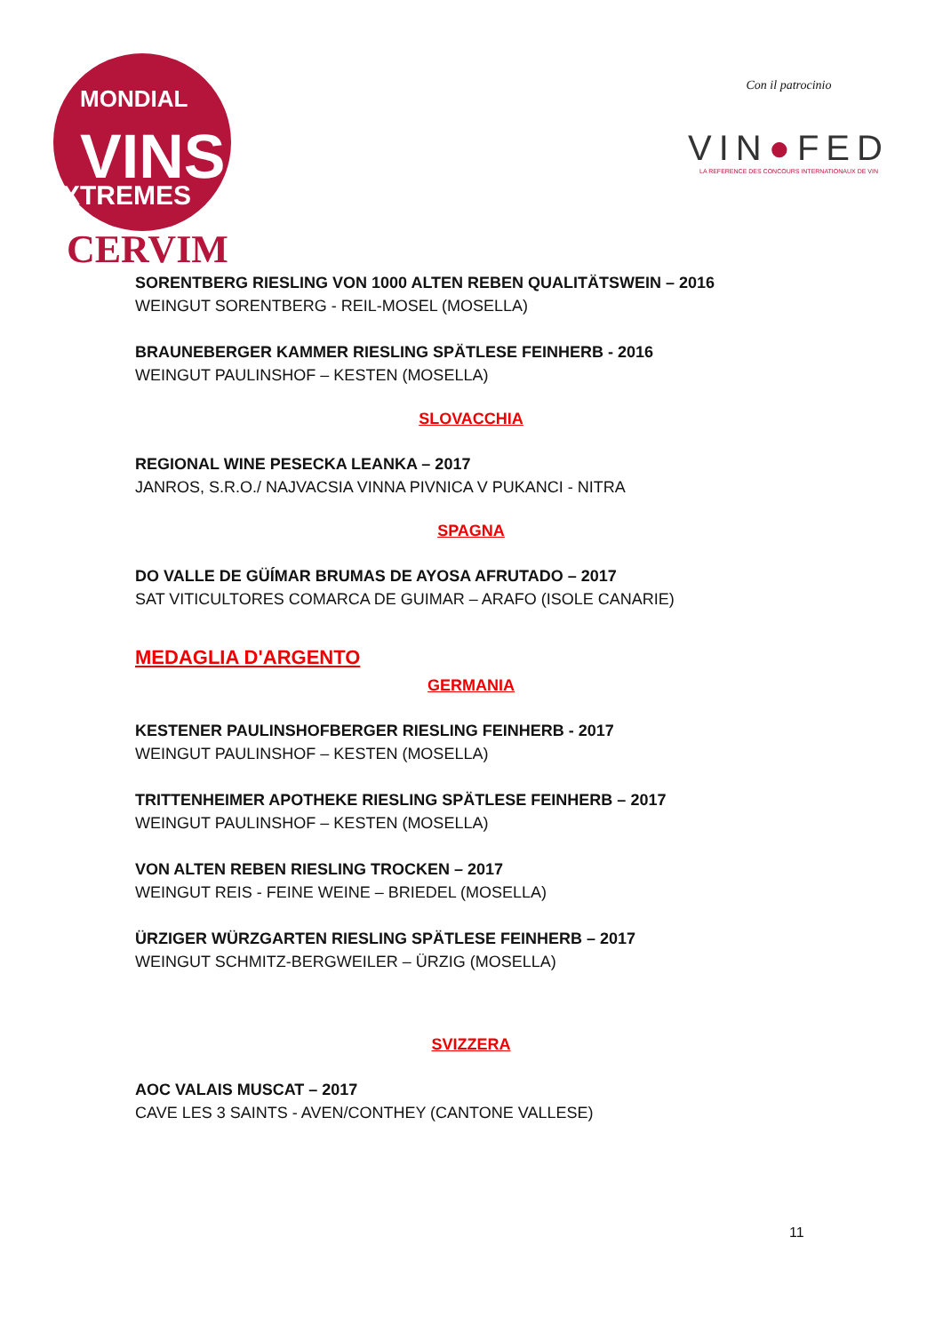MONDIAL
VINS
EXTREMES
CERVIM
Con il patrocinio
VIN●FED
LA REFERENCE DES CONCOURS INTERNATIONAUX DE VIN
SORENTBERG RIESLING VON 1000 ALTEN REBEN QUALITÄTSWEIN – 2016
WEINGUT SORENTBERG - REIL-MOSEL (MOSELLA)
BRAUNEBERGER KAMMER RIESLING SPÄTLESE FEINHERB - 2016
WEINGUT PAULINSHOF – KESTEN (MOSELLA)
SLOVACCHIA
REGIONAL WINE PESECKA LEANKA – 2017
JANROS, S.R.O./ NAJVACSIA VINNA PIVNICA V PUKANCI - NITRA
SPAGNA
DO VALLE DE GÜÍMAR BRUMAS DE AYOSA AFRUTADO – 2017
SAT VITICULTORES COMARCA DE GUIMAR – ARAFO (ISOLE CANARIE)
MEDAGLIA D'ARGENTO
GERMANIA
KESTENER PAULINSHOFBERGER RIESLING FEINHERB - 2017
WEINGUT PAULINSHOF – KESTEN (MOSELLA)
TRITTENHEIMER APOTHEKE RIESLING SPÄTLESE FEINHERB – 2017
WEINGUT PAULINSHOF – KESTEN (MOSELLA)
VON ALTEN REBEN RIESLING TROCKEN – 2017
WEINGUT REIS - FEINE WEINE – BRIEDEL (MOSELLA)
ÜRZIGER WÜRZGARTEN RIESLING SPÄTLESE FEINHERB – 2017
WEINGUT SCHMITZ-BERGWEILER – ÜRZIG (MOSELLA)
SVIZZERA
AOC VALAIS MUSCAT – 2017
CAVE LES 3 SAINTS - AVEN/CONTHEY (CANTONE VALLESE)
11